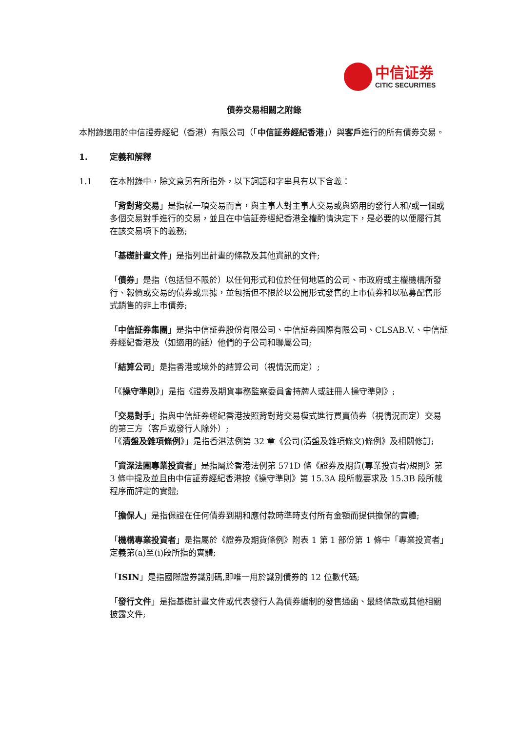中信证券
CITIC SECURITIES
債券交易相關之附錄
本附錄適用於中信證券經紀（香港）有限公司（「中信証券經紀香港」）與客戶進行的所有債券交易。
1. 定義和解釋
1.1 在本附錄中，除文意另有所指外，以下詞語和字串具有以下含義：
「背對背交易」是指就一項交易而言，與主事人對主事人交易或與適用的發行人和/或一個或多個交易對手進行的交易，並且在中信証券經紀香港全權酌情決定下，是必要的以便履行其在該交易項下的義務;
「基礎計畫文件」是指列出計畫的條款及其他資訊的文件;
「債券」是指（包括但不限於）以任何形式和位於任何地區的公司、市政府或主權機構所發行、報價或交易的債券或票據，並包括但不限於以公開形式發售的上市債券和以私募配售形式銷售的非上市債券;
「中信証券集團」是指中信証券股份有限公司、中信証券國際有限公司、CLSAB.V.、中信証券經紀香港及（如適用的話）他們的子公司和聯屬公司;
「結算公司」是指香港或境外的結算公司（視情況而定）;
「《操守準則》」是指《證券及期貨事務監察委員會持牌人或註冊人操守準則》;
「交易對手」指與中信証券經紀香港按照背對背交易模式進行買賣債券（視情況而定）交易的第三方（客戶或發行人除外）;
「《清盤及雜項條例》」是指香港法例第 32 章《公司(清盤及雜項條文)條例》及相關修訂;
「資深法團專業投資者」是指屬於香港法例第 571D 條《證券及期貨(專業投資者)規則》第 3 條中提及並且由中信証券經紀香港按《操守準則》第 15.3A 段所載要求及 15.3B 段所載程序而評定的實體;
「擔保人」是指保證在任何債券到期和應付款時準時支付所有金額而提供擔保的實體;
「機構專業投資者」是指屬於《證券及期貨條例》附表 1 第 1 部份第 1 條中「專業投資者」定義第(a)至(i)段所指的實體;
「ISIN」是指國際證券識別碼,即唯一用於識別債券的 12 位數代碼;
「發行文件」是指基礎計畫文件或代表發行人為債券編制的發售通函、最終條款或其他相關披露文件;